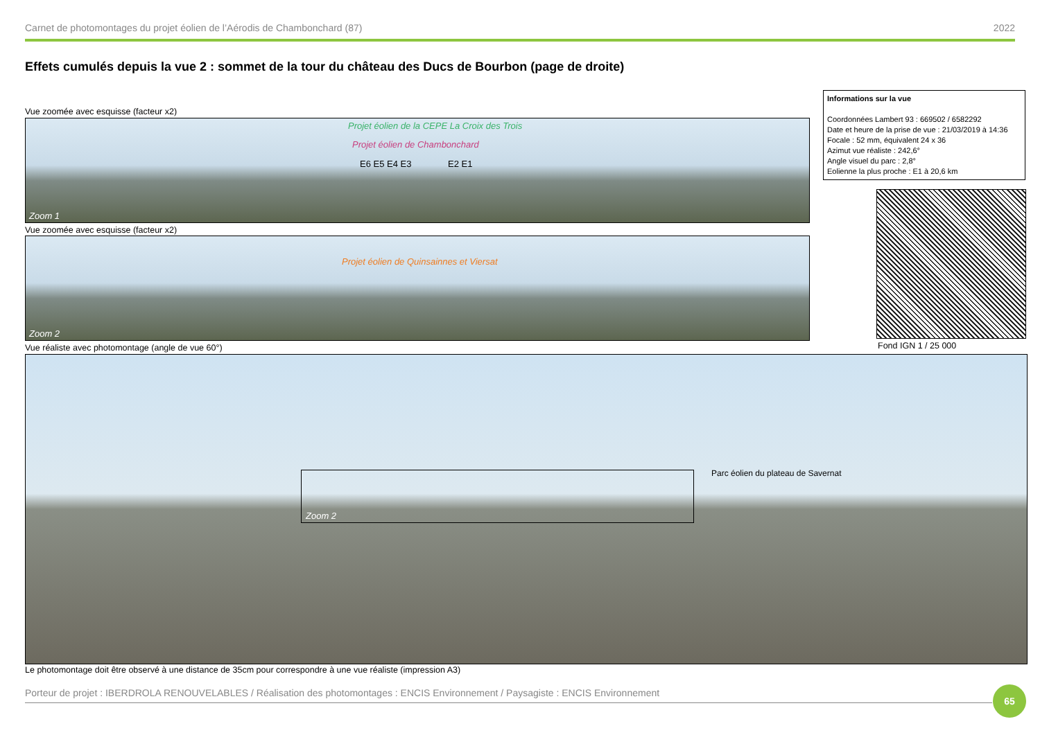Carnet de photomontages du projet éolien de l’Aérodis de Chambonchard (87) 2022
Effets cumulés depuis la vue 2 : sommet de la tour du château des Ducs de Bourbon (page de droite)
Vue zoomée avec esquisse (facteur x2)
Projet éolien de la CEPE La Croix des Trois
Projet éolien de Chambonchard
E6 E5 E4 E3 E2 E1
Zoom 1
Vue zoomée avec esquisse (facteur x2)
Projet éolien de Quinsainnes et Viersat
Zoom 2
Vue réaliste avec photomontage (angle de vue 60°)
Parc éolien du plateau de Savernat
Zoom 2
Le photomontage doit être observé à une distance de 35cm pour correspondre à une vue réaliste (impression A3)
Informations sur la vue
Coordonnées Lambert 93 : 669502 / 6582292
Date et heure de la prise de vue : 21/03/2019 à 14:36
Focale : 52 mm, équivalent 24 x 36
Azimut vue réaliste : 242,6°
Angle visuel du parc : 2,8°
Eolienne la plus proche : E1 à 20,6 km
Fond IGN 1 / 25 000
Porteur de projet : IBERDROLA RENOUVELABLES / Réalisation des photomontages : ENCIS Environnement / Paysagiste : ENCIS Environnement 65